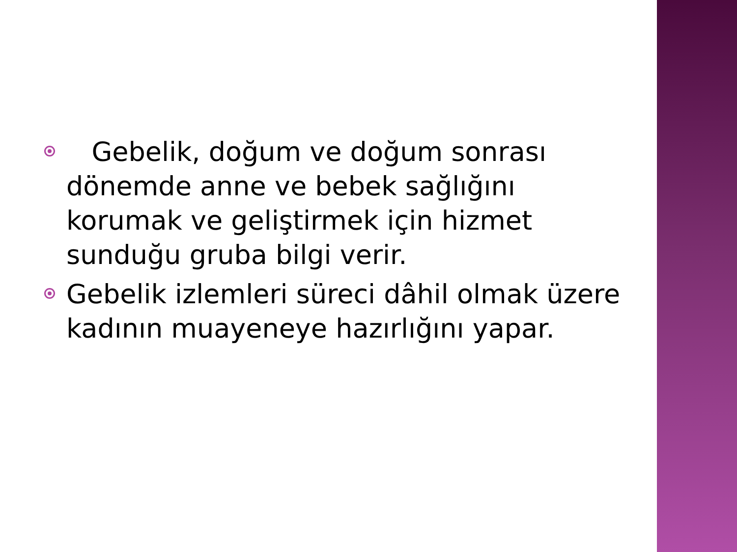Gebelik, doğum ve doğum sonrası dönemde anne ve bebek sağlığını korumak ve geliştirmek için hizmet sunduğu gruba bilgi verir.
Gebelik izlemleri süreci dâhil olmak üzere kadının muayeneye hazırlığını yapar.